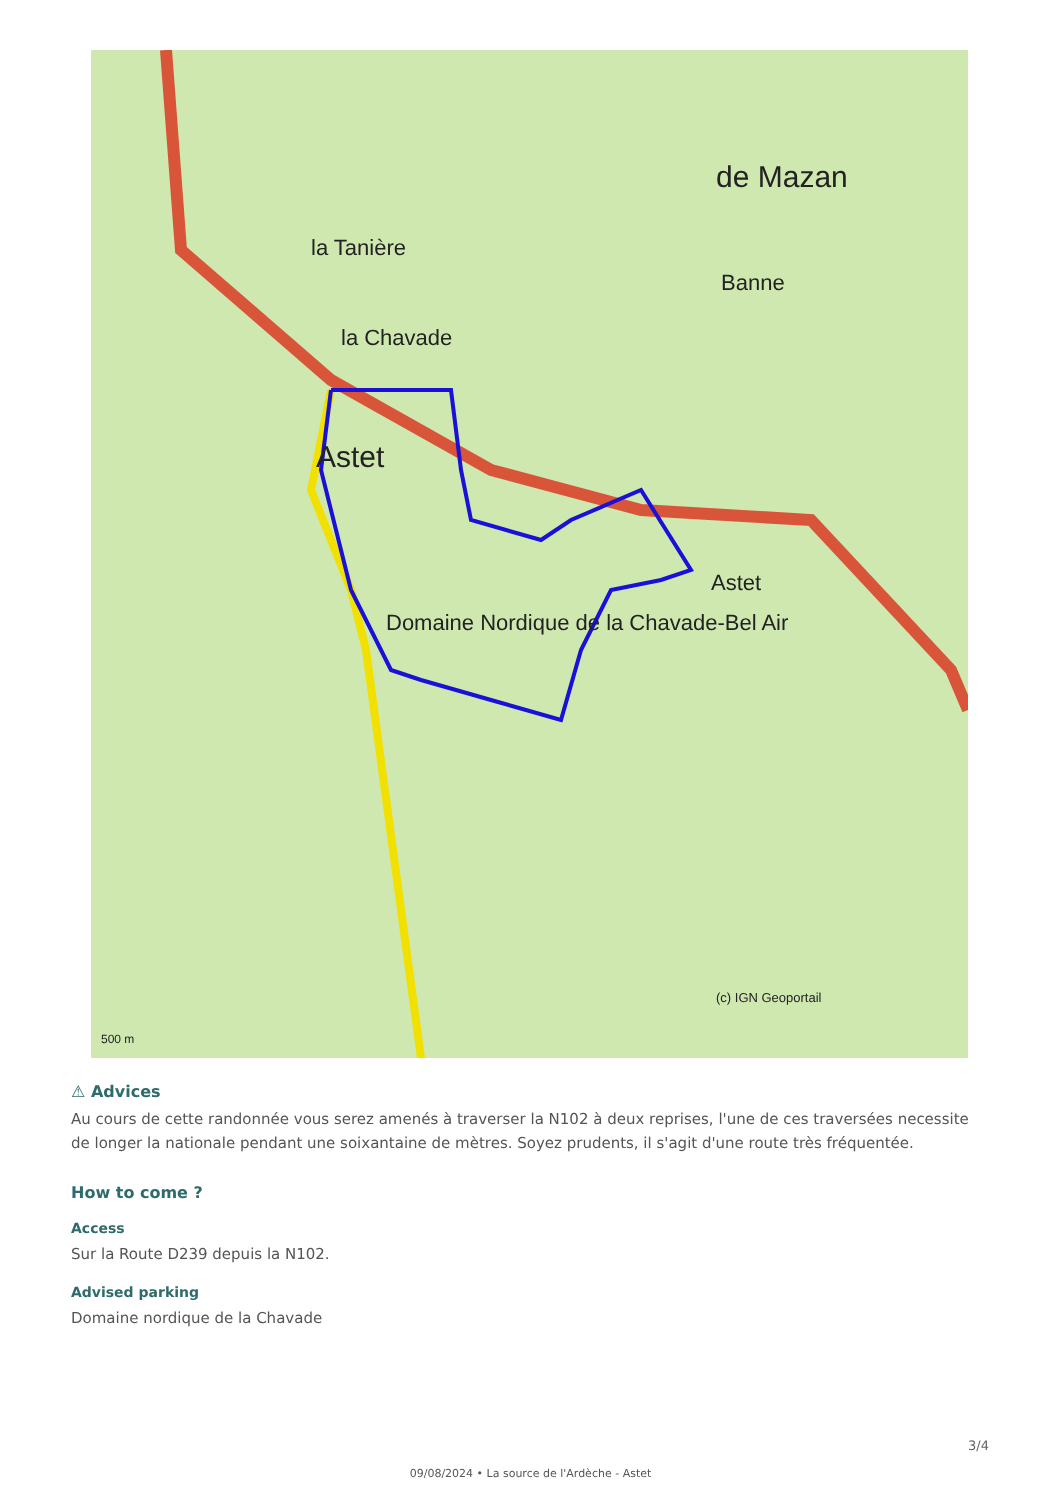Astet
la Chavade
Domaine Nordique de la Chavade-Bel Air
Banne
de Mazan
la Tanière
Astet
(c) IGN Geoportail
500 m
⚠ Advices
Au cours de cette randonnée vous serez amenés à traverser la N102 à deux reprises, l'une de ces traversées necessite de longer la nationale pendant une soixantaine de mètres. Soyez prudents, il s'agit d'une route très fréquentée.
How to come ?
Access
Sur la Route D239 depuis la N102.
Advised parking
Domaine nordique de la Chavade
3/4
09/08/2024 • La source de l'Ardèche - Astet